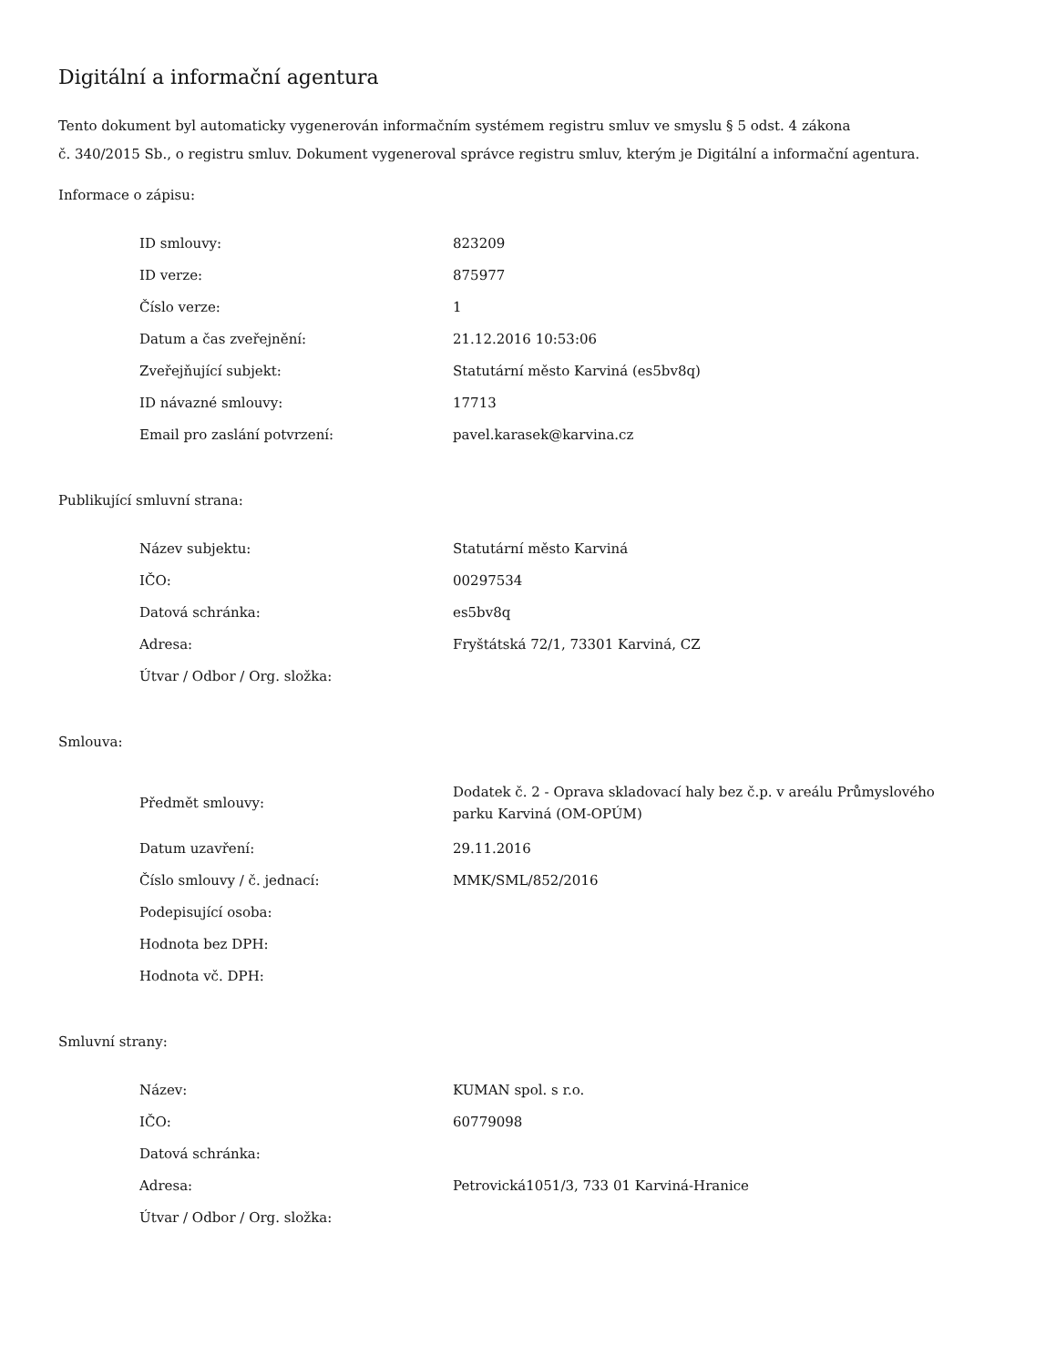Digitální a informační agentura
Tento dokument byl automaticky vygenerován informačním systémem registru smluv ve smyslu § 5 odst. 4 zákona
č. 340/2015 Sb., o registru smluv. Dokument vygeneroval správce registru smluv, kterým je Digitální a informační agentura.
Informace o zápisu:
| ID smlouvy: | 823209 |
| ID verze: | 875977 |
| Číslo verze: | 1 |
| Datum a čas zveřejnění: | 21.12.2016 10:53:06 |
| Zveřejňující subjekt: | Statutární město Karviná (es5bv8q) |
| ID návazné smlouvy: | 17713 |
| Email pro zaslání potvrzení: | pavel.karasek@karvina.cz |
Publikující smluvní strana:
| Název subjektu: | Statutární město Karviná |
| IČO: | 00297534 |
| Datová schránka: | es5bv8q |
| Adresa: | Fryštátská 72/1, 73301 Karviná, CZ |
| Útvar / Odbor / Org. složka: | |
Smlouva:
| Předmět smlouvy: | Dodatek č. 2 - Oprava skladovací haly bez č.p. v areálu Průmyslového parku Karviná (OM-OPÚM) |
| Datum uzavření: | 29.11.2016 |
| Číslo smlouvy / č. jednací: | MMK/SML/852/2016 |
| Podepisující osoba: | |
| Hodnota bez DPH: | |
| Hodnota vč. DPH: | |
Smluvní strany:
| Název: | KUMAN spol. s r.o. |
| IČO: | 60779098 |
| Datová schránka: | |
| Adresa: | Petrovická1051/3, 733 01 Karviná-Hranice |
| Útvar / Odbor / Org. složka: | |